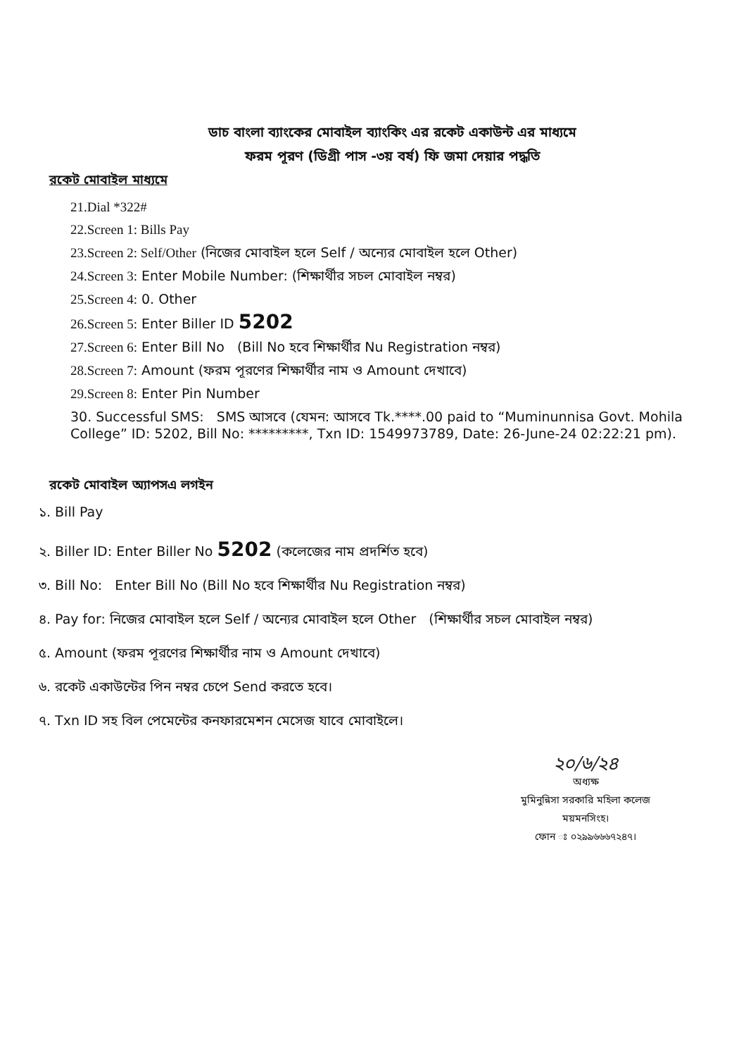ডাচ বাংলা ব্যাংকের মোবাইল ব্যাংকিং এর রকেট একাউন্ট এর মাধ্যমে
ফরম পূরণ (ডিগ্রী পাস -৩য় বর্ষ) ফি জমা দেয়ার পদ্ধতি
রকেট মোবাইল মাধ্যমে
21.Dial *322#
22.Screen 1: Bills Pay
23.Screen 2: Self/Other (নিজের মোবাইল হলে Self / অন্যের মোবাইল হলে Other)
24.Screen 3: Enter Mobile Number: (শিক্ষার্থীর সচল মোবাইল নম্বর)
25.Screen 4: 0. Other
26.Screen 5: Enter Biller ID 5202
27.Screen 6: Enter Bill No (Bill No হবে শিক্ষার্থীর Nu Registration নম্বর)
28.Screen 7: Amount (ফরম পূরণের শিক্ষার্থীর নাম ও Amount দেখাবে)
29.Screen 8: Enter Pin Number
30. Successful SMS: SMS আসবে (যেমন: আসবে Tk.****.00 paid to “Muminunnisa Govt. Mohila College” ID: 5202, Bill No: *********, Txn ID: 1549973789, Date: 26-June-24 02:22:21 pm).
রকেট মোবাইল অ্যাপসএ লগইন
১. Bill Pay
২. Biller ID: Enter Biller No 5202 (কলেজের নাম প্রদর্শিত হবে)
৩. Bill No: Enter Bill No (Bill No হবে শিক্ষার্থীর Nu Registration নম্বর)
৪. Pay for: নিজের মোবাইল হলে Self / অন্যের মোবাইল হলে Other (শিক্ষার্থীর সচল মোবাইল নম্বর)
৫. Amount (ফরম পূরণের শিক্ষার্থীর নাম ও Amount দেখাবে)
৬. রকেট একাউন্টের পিন নম্বর চেপে Send করতে হবে।
৭. Txn ID সহ বিল পেমেন্টের কনফারমেশন মেসেজ যাবে মোবাইলে।
২০/৬/২৪
অধ্যক্ষ
মুমিনুন্নিসা সরকারি মহিলা কলেজ
ময়মনসিংহ।
ফোন ঃ ০২৯৯৬৬৬৭২৪৭।